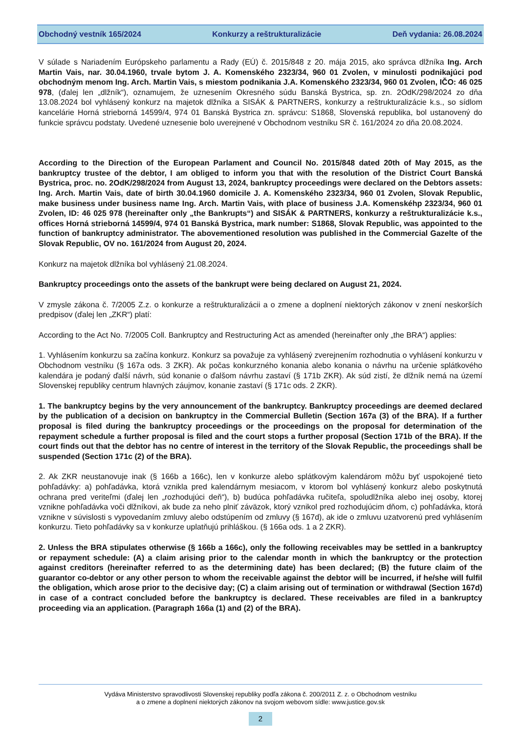Obchodný vestník 165/2024 Konkurzy a reštrukturalizácie Deň vydania: 26.08.2024
V súlade s Nariadením Európskeho parlamentu a Rady (EÚ) č. 2015/848 z 20. mája 2015, ako správca dlžníka Ing. Arch Martin Vais, nar. 30.04.1960, trvale bytom J. A. Komenského 2323/34, 960 01 Zvolen, v minulosti podnikajúci pod obchodným menom Ing. Arch. Martin Vais, s miestom podnikania J.A. Komenského 2323/34, 960 01 Zvolen, IČO: 46 025 978, (ďalej len „dlžník“), oznamujem, že uznesením Okresného súdu Banská Bystrica, sp. zn. 2OdK/298/2024 zo dňa 13.08.2024 bol vyhlásený konkurz na majetok dlžníka a SISÁK & PARTNERS, konkurzy a reštrukturalizácie k.s., so sídlom kancelárie Horná strieborná 14599/4, 974 01 Banská Bystrica zn. správcu: S1868, Slovenská republika, bol ustanovený do funkcie správcu podstaty. Uvedené uznesenie bolo uverejnené v Obchodnom vestníku SR č. 161/2024 zo dňa 20.08.2024.
According to the Direction of the European Parlament and Council No. 2015/848 dated 20th of May 2015, as the bankruptcy trustee of the debtor, I am obliged to inform you that with the resolution of the District Court Banská Bystrica, proc. no. 2OdK/298/2024 from August 13, 2024, bankruptcy proceedings were declared on the Debtors assets: Ing. Arch. Martin Vais, date of birth 30.04.1960 domicile J. A. Komenského 2323/34, 960 01 Zvolen, Slovak Republic, make business under business name Ing. Arch. Martin Vais, with place of business J.A. Komenskéhp 2323/34, 960 01 Zvolen, ID: 46 025 978 (hereinafter only „the Bankrupts“) and SISÁK & PARTNERS, konkurzy a reštrukturalizácie k.s., offices Horná strieborná 14599/4, 974 01 Banská Bystrica, mark number: S1868, Slovak Republic, was appointed to the function of bankruptcy administrator. The abovementioned resolution was published in the Commercial Gazelte of the Slovak Republic, OV no. 161/2024 from August 20, 2024.
Konkurz na majetok dlžníka bol vyhlásený 21.08.2024.
Bankruptcy proceedings onto the assets of the bankrupt were being declared on August 21, 2024.
V zmysle zákona č. 7/2005 Z.z. o konkurze a reštrukturalizácii a o zmene a doplnení niektorých zákonov v znení neskorších predpisov (ďalej len „ZKR“) platí:
According to the Act No. 7/2005 Coll. Bankruptcy and Restructuring Act as amended (hereinafter only „the BRA“) applies:
1. Vyhlásením konkurzu sa začína konkurz. Konkurz sa považuje za vyhlásený zverejnením rozhodnutia o vyhlásení konkurzu v Obchodnom vestníku (§ 167a ods. 3 ZKR). Ak počas konkurzného konania alebo konania o návrhu na určenie splátkového kalendára je podaný ďalší návrh, súd konanie o ďalšom návrhu zastaví (§ 171b ZKR). Ak súd zistí, že dlžník nemá na území Slovenskej republiky centrum hlavných záujmov, konanie zastaví (§ 171c ods. 2 ZKR).
1. The bankruptcy begins by the very announcement of the bankruptcy. Bankruptcy proceedings are deemed declared by the publication of a decision on bankruptcy in the Commercial Bulletin (Section 167a (3) of the BRA). If a further proposal is filed during the bankruptcy proceedings or the proceedings on the proposal for determination of the repayment schedule a further proposal is filed and the court stops a further proposal (Section 171b of the BRA). If the court finds out that the debtor has no centre of interest in the territory of the Slovak Republic, the proceedings shall be suspended (Section 171c (2) of the BRA).
2. Ak ZKR neustanovuje inak (§ 166b a 166c), len v konkurze alebo splátkovým kalendárom môžu byť uspokojené tieto pohľadávky: a) pohľadávka, ktorá vznikla pred kalendárnym mesiacom, v ktorom bol vyhlásený konkurz alebo poskytnutá ochrana pred veriteľmi (ďalej len „rozhodujúci deň“), b) budúca pohľadávka ručiteľa, spoludlžníka alebo inej osoby, ktorej vznikne pohľadávka voči dlžníkovi, ak bude za neho plniť záväzok, ktorý vznikol pred rozhodujúcim dňom, c) pohľadávka, ktorá vznikne v súvislosti s vypovedaním zmluvy alebo odstúpením od zmluvy (§ 167d), ak ide o zmluvu uzatvorenú pred vyhlásením konkurzu. Tieto pohľadávky sa v konkurze uplatňujú prihláškou. (§ 166a ods. 1 a 2 ZKR).
2. Unless the BRA stipulates otherwise (§ 166b a 166c), only the following receivables may be settled in a bankruptcy or repayment schedule: (A) a claim arising prior to the calendar month in which the bankruptcy or the protection against creditors (hereinafter referred to as the determining date) has been declared; (B) the future claim of the guarantor co-debtor or any other person to whom the receivable against the debtor will be incurred, if he/she will fulfil the obligation, which arose prior to the decisive day; (C) a claim arising out of termination or withdrawal (Section 167d) in case of a contract concluded before the bankruptcy is declared. These receivables are filed in a bankruptcy proceeding via an application. (Paragraph 166a (1) and (2) of the BRA).
Vydáva Ministerstvo spravodlivosti Slovenskej republiky podľa zákona č. 200/2011 Z. z. o Obchodnom vestníku
a o zmene a doplnení niektorých zákonov na svojom webovom sídle: www.justice.gov.sk
2